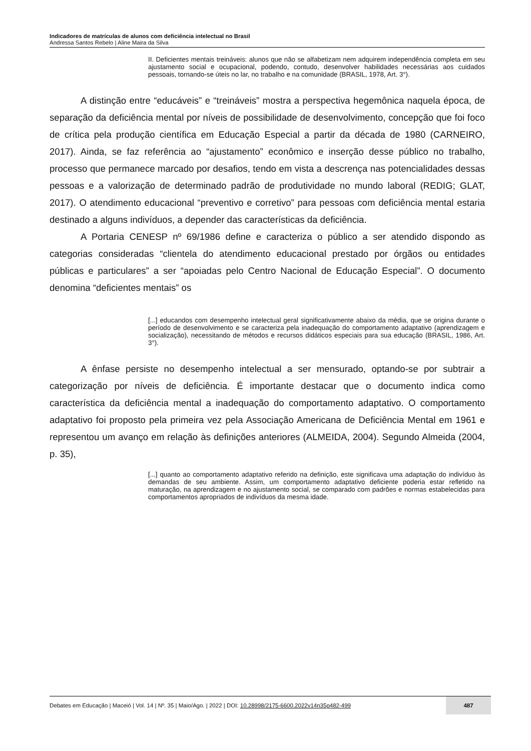Indicadores de matrículas de alunos com deficiência intelectual no Brasil
Andressa Santos Rebelo | Aline Maira da Silva
II. Deficientes mentais treináveis: alunos que não se alfabetizam nem adquirem independência completa em seu ajustamento social e ocupacional, podendo, contudo, desenvolver habilidades necessárias aos cuidados pessoais, tornando-se úteis no lar, no trabalho e na comunidade (BRASIL, 1978, Art. 3°).
A distinção entre “educáveis” e “treináveis” mostra a perspectiva hegemônica naquela época, de separação da deficiência mental por níveis de possibilidade de desenvolvimento, concepção que foi foco de crítica pela produção científica em Educação Especial a partir da década de 1980 (CARNEIRO, 2017). Ainda, se faz referência ao “ajustamento” econômico e inserção desse público no trabalho, processo que permanece marcado por desafios, tendo em vista a descrença nas potencialidades dessas pessoas e a valorização de determinado padrão de produtividade no mundo laboral (REDIG; GLAT, 2017). O atendimento educacional “preventivo e corretivo” para pessoas com deficiência mental estaria destinado a alguns indivíduos, a depender das características da deficiência.
A Portaria CENESP nº 69/1986 define e caracteriza o público a ser atendido dispondo as categorias consideradas “clientela do atendimento educacional prestado por órgãos ou entidades públicas e particulares” a ser “apoiadas pelo Centro Nacional de Educação Especial”. O documento denomina “deficientes mentais” os
[...] educandos com desempenho intelectual geral significativamente abaixo da média, que se origina durante o período de desenvolvimento e se caracteriza pela inadequação do comportamento adaptativo (aprendizagem e socialização), necessitando de métodos e recursos didáticos especiais para sua educação (BRASIL, 1986, Art. 3°).
A ênfase persiste no desempenho intelectual a ser mensurado, optando-se por subtrair a categorização por níveis de deficiência. É importante destacar que o documento indica como característica da deficiência mental a inadequação do comportamento adaptativo. O comportamento adaptativo foi proposto pela primeira vez pela Associação Americana de Deficiência Mental em 1961 e representou um avanço em relação às definições anteriores (ALMEIDA, 2004). Segundo Almeida (2004, p. 35),
[...] quanto ao comportamento adaptativo referido na definição, este significava uma adaptação do indivíduo às demandas de seu ambiente. Assim, um comportamento adaptativo deficiente poderia estar refletido na maturação, na aprendizagem e no ajustamento social, se comparado com padrões e normas estabelecidas para comportamentos apropriados de indivíduos da mesma idade.
Debates em Educação | Maceió | Vol. 14 | Nº. 35 | Maio/Ago. | 2022 | DOI: 10.28998/2175-6600.2022v14n35p482-499
487